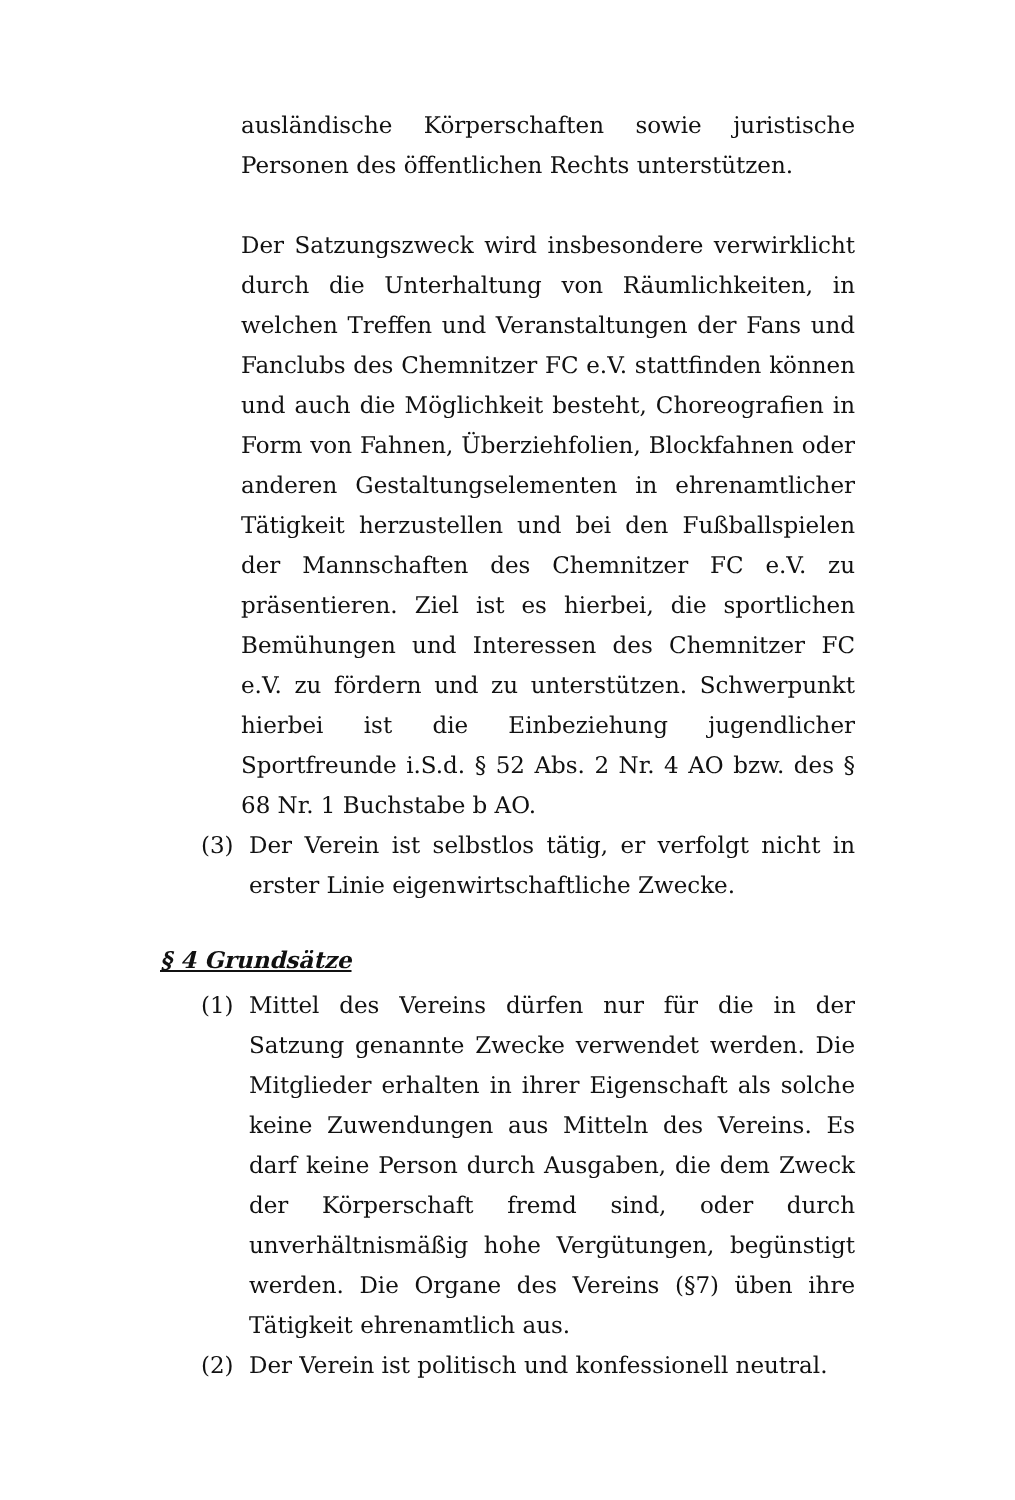ausländische Körperschaften sowie juristische Personen des öffentlichen Rechts unterstützen.
Der Satzungszweck wird insbesondere verwirklicht durch die Unterhaltung von Räumlichkeiten, in welchen Treffen und Veranstaltungen der Fans und Fanclubs des Chemnitzer FC e.V. stattfinden können und auch die Möglichkeit besteht, Choreografien in Form von Fahnen, Überziehfolien, Blockfahnen oder anderen Gestaltungselementen in ehrenamtlicher Tätigkeit herzustellen und bei den Fußballspielen der Mannschaften des Chemnitzer FC e.V. zu präsentieren. Ziel ist es hierbei, die sportlichen Bemühungen und Interessen des Chemnitzer FC e.V. zu fördern und zu unterstützen. Schwerpunkt hierbei ist die Einbeziehung jugendlicher Sportfreunde i.S.d. § 52 Abs. 2 Nr. 4 AO bzw. des § 68 Nr. 1 Buchstabe b AO.
(3) Der Verein ist selbstlos tätig, er verfolgt nicht in erster Linie eigenwirtschaftliche Zwecke.
§ 4 Grundsätze
(1) Mittel des Vereins dürfen nur für die in der Satzung genannte Zwecke verwendet werden. Die Mitglieder erhalten in ihrer Eigenschaft als solche keine Zuwendungen aus Mitteln des Vereins. Es darf keine Person durch Ausgaben, die dem Zweck der Körperschaft fremd sind, oder durch unverhältnismäßig hohe Vergütungen, begünstigt werden. Die Organe des Vereins (§7) üben ihre Tätigkeit ehrenamtlich aus.
(2) Der Verein ist politisch und konfessionell neutral.